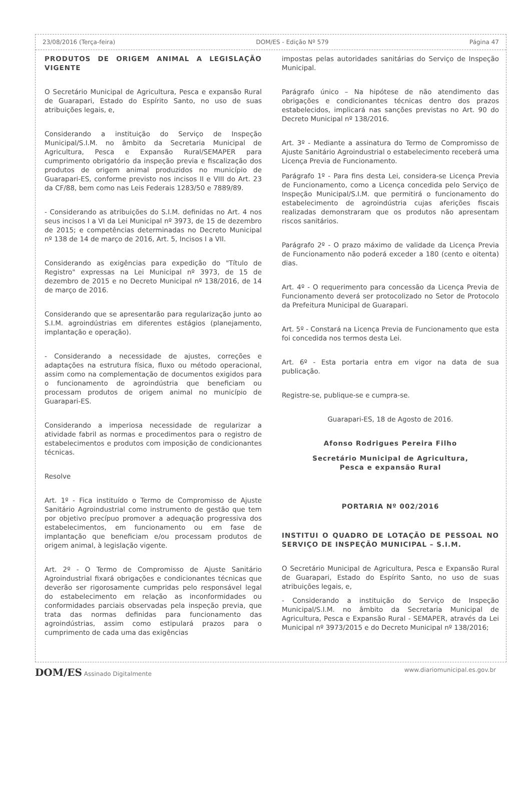23/08/2016 (Terça-feira) DOM/ES - Edição Nº 579 Página 47
PRODUTOS DE ORIGEM ANIMAL A LEGISLAÇÃO VIGENTE
O Secretário Municipal de Agricultura, Pesca e expansão Rural de Guarapari, Estado do Espírito Santo, no uso de suas atribuições legais, e,
Considerando a instituição do Serviço de Inspeção Municipal/S.I.M. no âmbito da Secretaria Municipal de Agricultura, Pesca e Expansão Rural/SEMAPER para cumprimento obrigatório da inspeção previa e fiscalização dos produtos de origem animal produzidos no município de Guarapari-ES, conforme previsto nos incisos II e VIII do Art. 23 da CF/88, bem como nas Leis Federais 1283/50 e 7889/89.
- Considerando as atribuições do S.I.M. definidas no Art. 4 nos seus incisos I a VI da Lei Municipal nº 3973, de 15 de dezembro de 2015; e competências determinadas no Decreto Municipal nº 138 de 14 de março de 2016, Art. 5, Incisos I a VII.
Considerando as exigências para expedição do "Título de Registro" expressas na Lei Municipal nº 3973, de 15 de dezembro de 2015 e no Decreto Municipal nº 138/2016, de 14 de março de 2016.
Considerando que se apresentarão para regularização junto ao S.I.M. agroindústrias em diferentes estágios (planejamento, implantação e operação).
- Considerando a necessidade de ajustes, correções e adaptações na estrutura física, fluxo ou método operacional, assim como na complementação de documentos exigidos para o funcionamento de agroindústria que beneficiam ou processam produtos de origem animal no município de Guarapari-ES.
Considerando a imperiosa necessidade de regularizar a atividade fabril as normas e procedimentos para o registro de estabelecimentos e produtos com imposição de condicionantes técnicas.
Resolve
Art. 1º - Fica instituído o Termo de Compromisso de Ajuste Sanitário Agroindustrial como instrumento de gestão que tem por objetivo precípuo promover a adequação progressiva dos estabelecimentos, em funcionamento ou em fase de implantação que beneficiam e/ou processam produtos de origem animal, à legislação vigente.
Art. 2º - O Termo de Compromisso de Ajuste Sanitário Agroindustrial fixará obrigações e condicionantes técnicas que deverão ser rigorosamente cumpridas pelo responsável legal do estabelecimento em relação as inconformidades ou conformidades parciais observadas pela inspeção previa, que trata das normas definidas para funcionamento das agroindústrias, assim como estipulará prazos para o cumprimento de cada uma das exigências
impostas pelas autoridades sanitárias do Serviço de Inspeção Municipal.
Parágrafo único – Na hipótese de não atendimento das obrigações e condicionantes técnicas dentro dos prazos estabelecidos, implicará nas sanções previstas no Art. 90 do Decreto Municipal nº 138/2016.
Art. 3º - Mediante a assinatura do Termo de Compromisso de Ajuste Sanitário Agroindustrial o estabelecimento receberá uma Licença Previa de Funcionamento.
Parágrafo 1º - Para fins desta Lei, considera-se Licença Previa de Funcionamento, como a Licença concedida pelo Serviço de Inspeção Municipal/S.I.M. que permitirá o funcionamento do estabelecimento de agroindústria cujas aferições fiscais realizadas demonstraram que os produtos não apresentam riscos sanitários.
Parágrafo 2º - O prazo máximo de validade da Licença Previa de Funcionamento não poderá exceder a 180 (cento e oitenta) dias.
Art. 4º - O requerimento para concessão da Licença Previa de Funcionamento deverá ser protocolizado no Setor de Protocolo da Prefeitura Municipal de Guarapari.
Art. 5º - Constará na Licença Previa de Funcionamento que esta foi concedida nos termos desta Lei.
Art. 6º - Esta portaria entra em vigor na data de sua publicação.
Registre-se, publique-se e cumpra-se.
Guarapari-ES, 18 de Agosto de 2016.
Afonso Rodrigues Pereira Filho
Secretário Municipal de Agricultura,
Pesca e expansão Rural
PORTARIA Nº 002/2016
INSTITUI O QUADRO DE LOTAÇÃO DE PESSOAL NO SERVIÇO DE INSPEÇÃO MUNICIPAL – S.I.M.
O Secretário Municipal de Agricultura, Pesca e Expansão Rural de Guarapari, Estado do Espírito Santo, no uso de suas atribuições legais, e,
- Considerando a instituição do Serviço de Inspeção Municipal/S.I.M. no âmbito da Secretaria Municipal de Agricultura, Pesca e Expansão Rural - SEMAPER, através da Lei Municipal nº 3973/2015 e do Decreto Municipal nº 138/2016;
DOM/ES Assinado Digitalmente www.diariomunicipal.es.gov.br